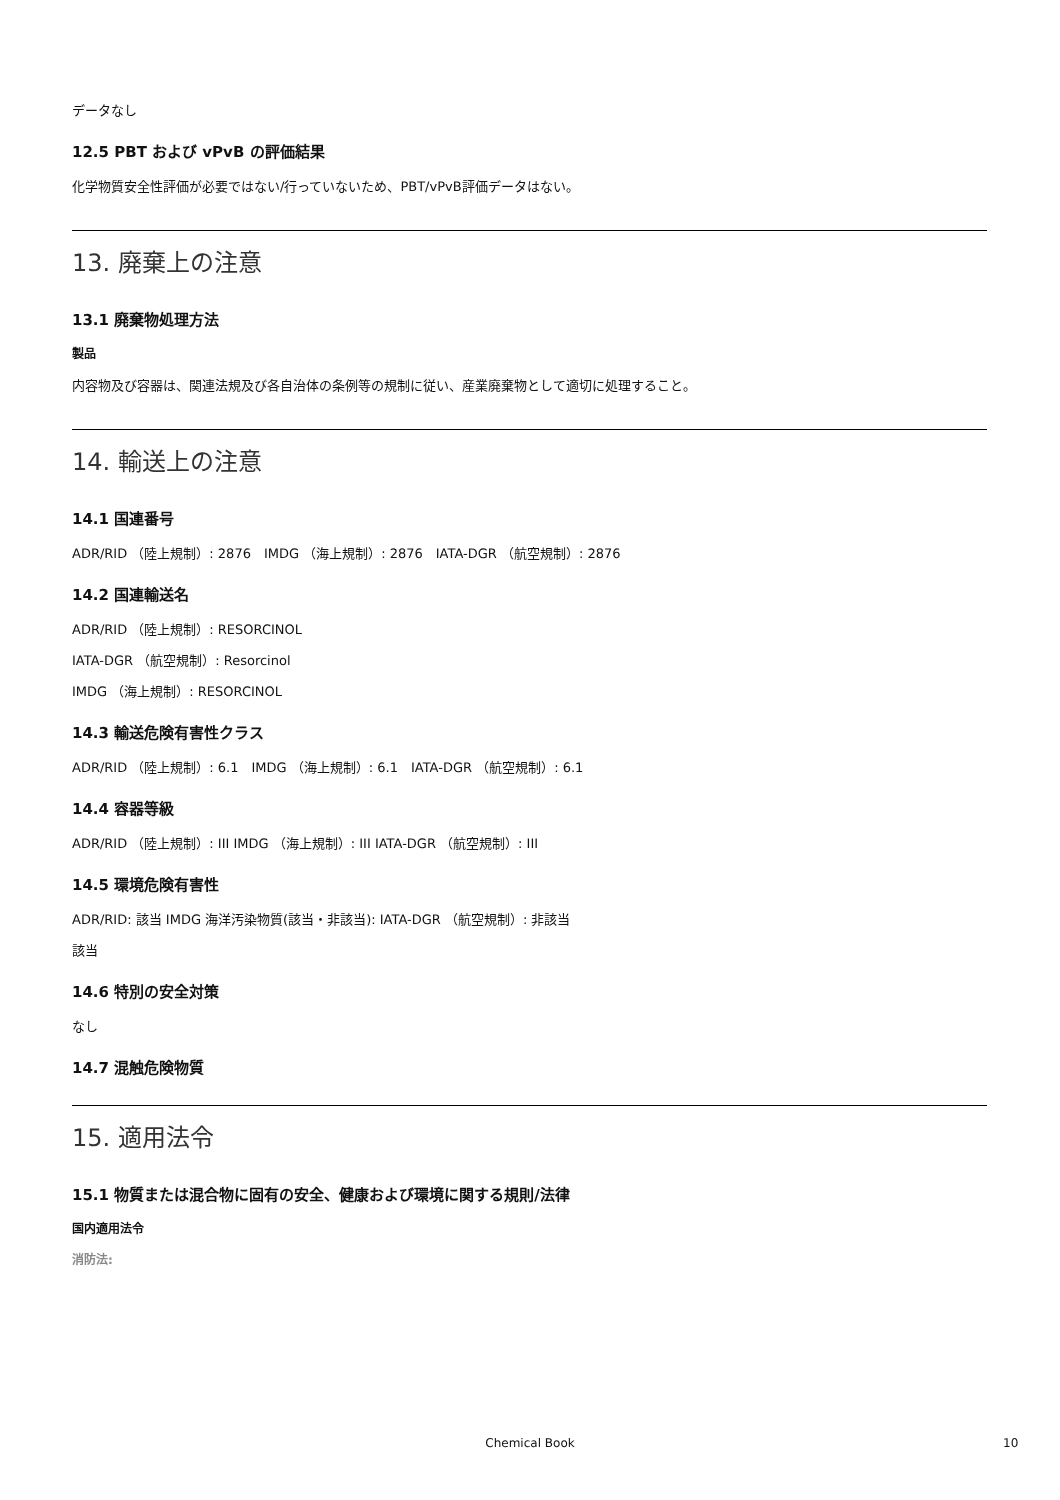データなし
12.5 PBT および vPvB の評価結果
化学物質安全性評価が必要ではない/行っていないため、PBT/vPvB評価データはない。
13. 廃棄上の注意
13.1 廃棄物処理方法
製品
内容物及び容器は、関連法規及び各自治体の条例等の規制に従い、産業廃棄物として適切に処理すること。
14. 輸送上の注意
14.1 国連番号
ADR/RID （陸上規制）: 2876　IMDG （海上規制）: 2876　IATA-DGR （航空規制）: 2876
14.2 国連輸送名
ADR/RID （陸上規制）: RESORCINOL
IATA-DGR （航空規制）: Resorcinol
IMDG （海上規制）: RESORCINOL
14.3 輸送危険有害性クラス
ADR/RID （陸上規制）: 6.1　IMDG （海上規制）: 6.1　IATA-DGR （航空規制）: 6.1
14.4 容器等級
ADR/RID （陸上規制）: III IMDG （海上規制）: III IATA-DGR （航空規制）: III
14.5 環境危険有害性
ADR/RID: 該当 IMDG 海洋汚染物質(該当・非該当): IATA-DGR （航空規制）: 非該当
該当
14.6 特別の安全対策
なし
14.7 混触危険物質
15. 適用法令
15.1 物質または混合物に固有の安全、健康および環境に関する規則/法律
国内適用法令
消防法:
Chemical Book 10